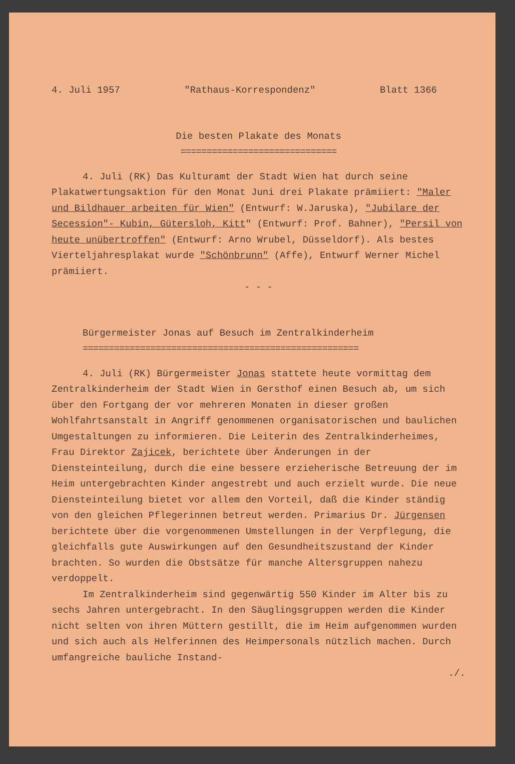4. Juli 1957 "Rathaus-Korrespondenz" Blatt 1366
Die besten Plakate des Monats
==============================
4. Juli (RK) Das Kulturamt der Stadt Wien hat durch seine Plakatwertungsaktion für den Monat Juni drei Plakate prämiiert: "Maler und Bildhauer arbeiten für Wien" (Entwurf: W.Jaruska), "Jubilare der Secession"- Kubin, Gütersloh, Kitt" (Entwurf: Prof. Bahner), "Persil von heute unübertroffen" (Entwurf: Arno Wrubel, Düsseldorf). Als bestes Vierteljahresplakat wurde "Schönbrunn" (Affe), Entwurf Werner Michel prämiiert.
- - -
Bürgermeister Jonas auf Besuch im Zentralkinderheim
=====================================================
4. Juli (RK) Bürgermeister Jonas stattete heute vormittag dem Zentralkinderheim der Stadt Wien in Gersthof einen Besuch ab, um sich über den Fortgang der vor mehreren Monaten in dieser großen Wohlfahrtsanstalt in Angriff genommenen organisatorischen und baulichen Umgestaltungen zu informieren. Die Leiterin des Zentralkinderheimes, Frau Direktor Zajicek, berichtete über Änderungen in der Diensteinteilung, durch die eine bessere erzieherische Betreuung der im Heim untergebrachten Kinder angestrebt und auch erzielt wurde. Die neue Diensteinteilung bietet vor allem den Vorteil, daß die Kinder ständig von den gleichen Pflegerinnen betreut werden. Primarius Dr. Jürgensen berichtete über die vorgenommenen Umstellungen in der Verpflegung, die gleichfalls gute Auswirkungen auf den Gesundheitszustand der Kinder brachten. So wurden die Obstsätze für manche Altersgruppen nahezu verdoppelt.
Im Zentralkinderheim sind gegenwärtig 550 Kinder im Alter bis zu sechs Jahren untergebracht. In den Säuglingsgruppen werden die Kinder nicht selten von ihren Müttern gestillt, die im Heim aufgenommen wurden und sich auch als Helferinnen des Heimpersonals nützlich machen. Durch umfangreiche bauliche Instand-
./.